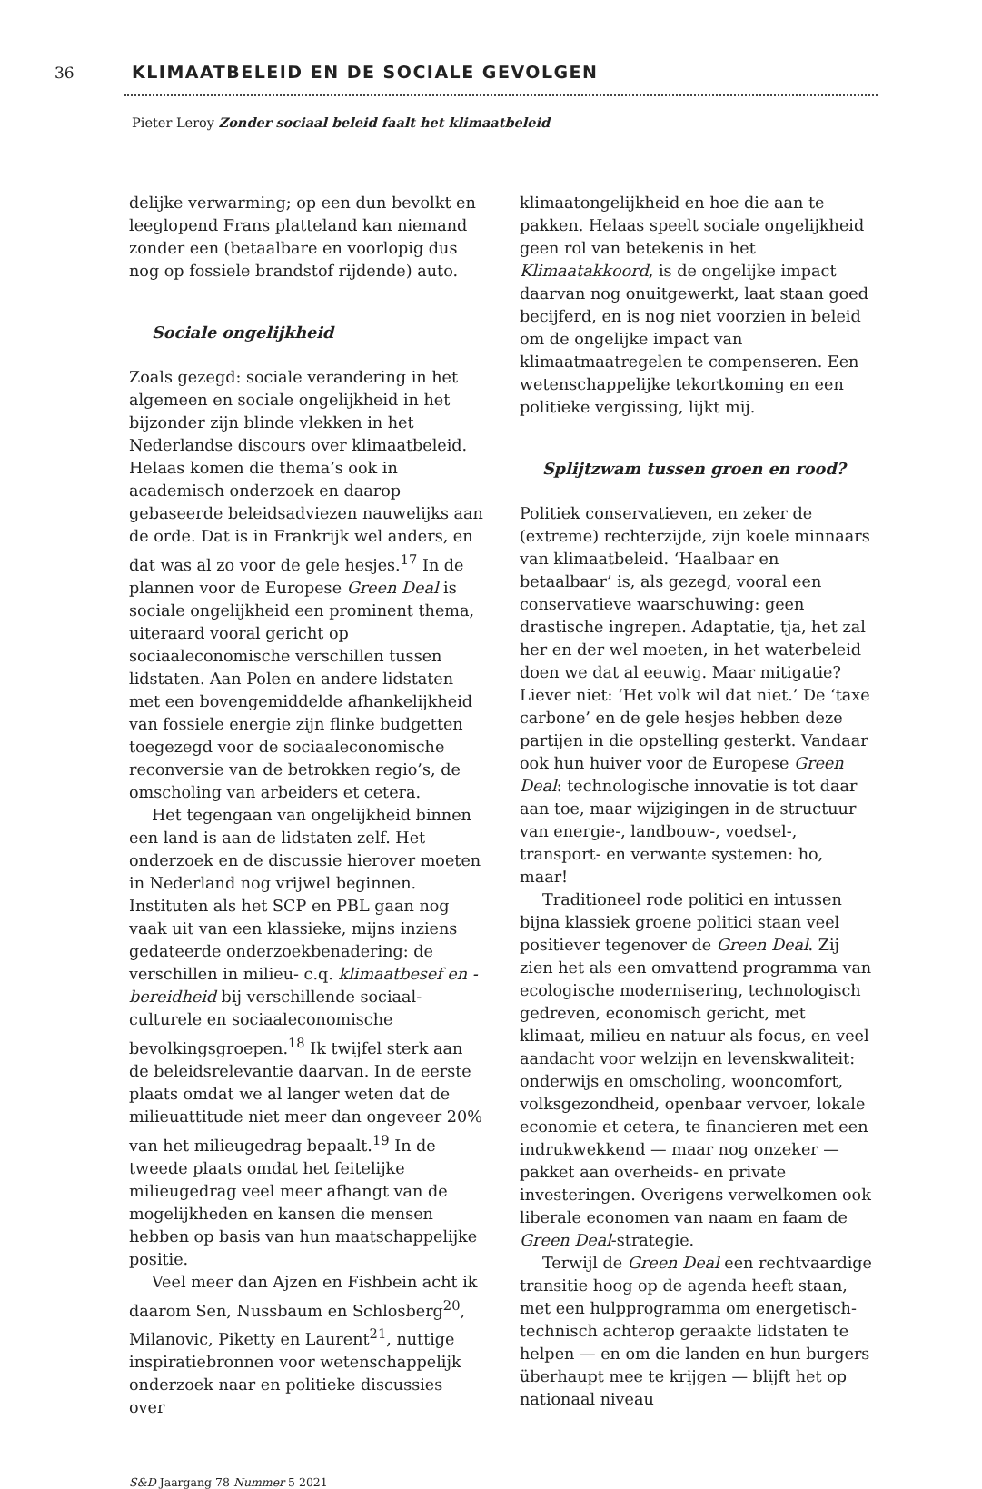36 KLIMAATBELEID EN DE SOCIALE GEVOLGEN
Pieter Leroy Zonder sociaal beleid faalt het klimaatbeleid
delijke verwarming; op een dun bevolkt en leeglopend Frans platteland kan niemand zonder een (betaalbare en voorlopig dus nog op fossiele brandstof rijdende) auto.
Sociale ongelijkheid
Zoals gezegd: sociale verandering in het algemeen en sociale ongelijkheid in het bijzonder zijn blinde vlekken in het Nederlandse discours over klimaatbeleid. Helaas komen die thema’s ook in academisch onderzoek en daarop gebaseerde beleidsadviezen nauwelijks aan de orde. Dat is in Frankrijk wel anders, en dat was al zo voor de gele hesjes.<sup>17</sup> In de plannen voor de Europese Green Deal is sociale ongelijkheid een prominent thema, uiteraard vooral gericht op sociaaleconomische verschillen tussen lidstaten. Aan Polen en andere lidstaten met een bovengemiddelde afhankelijkheid van fossiele energie zijn flinke budgetten toegezegd voor de sociaaleconomische reconversie van de betrokken regio’s, de omscholing van arbeiders et cetera.
Het tegengaan van ongelijkheid binnen een land is aan de lidstaten zelf. Het onderzoek en de discussie hierover moeten in Nederland nog vrijwel beginnen. Instituten als het SCP en PBL gaan nog vaak uit van een klassieke, mijns inziens gedateerde onderzoekbenadering: de verschillen in milieu- c.q. klimaatbesef en -bereidheid bij verschillende sociaal-culturele en sociaaleconomische bevolkingsgroepen.<sup>18</sup> Ik twijfel sterk aan de beleidsrelevantie daarvan. In de eerste plaats omdat we al langer weten dat de milieuattitude niet meer dan ongeveer 20% van het milieugedrag bepaalt.<sup>19</sup> In de tweede plaats omdat het feitelijke milieugedrag veel meer afhangt van de mogelijkheden en kansen die mensen hebben op basis van hun maatschappelijke positie.
Veel meer dan Ajzen en Fishbein acht ik daarom Sen, Nussbaum en Schlosberg<sup>20</sup>, Milanovic, Piketty en Laurent<sup>21</sup>, nuttige inspiratiebronnen voor wetenschappelijk onderzoek naar en politieke discussies over
klimaatongelijkheid en hoe die aan te pakken. Helaas speelt sociale ongelijkheid geen rol van betekenis in het Klimaatakkoord, is de ongelijke impact daarvan nog onuitgewerkt, laat staan goed becijferd, en is nog niet voorzien in beleid om de ongelijke impact van klimaatmaatregelen te compenseren. Een wetenschappelijke tekortkoming en een politieke vergissing, lijkt mij.
Splijtzwam tussen groen en rood?
Politiek conservatieven, en zeker de (extreme) rechterzijde, zijn koele minnaars van klimaatbeleid. ‘Haalbaar en betaalbaar’ is, als gezegd, vooral een conservatieve waarschuwing: geen drastische ingrepen. Adaptatie, tja, het zal her en der wel moeten, in het waterbeleid doen we dat al eeuwig. Maar mitigatie? Liever niet: ‘Het volk wil dat niet.’ De ‘taxe carbone’ en de gele hesjes hebben deze partijen in die opstelling gesterkt. Vandaar ook hun huiver voor de Europese Green Deal: technologische innovatie is tot daar aan toe, maar wijzigingen in de structuur van energie-, landbouw-, voedsel-, transport- en verwante systemen: ho, maar!
Traditioneel rode politici en intussen bijna klassiek groene politici staan veel positiever tegenover de Green Deal. Zij zien het als een omvattend programma van ecologische modernisering, technologisch gedreven, economisch gericht, met klimaat, milieu en natuur als focus, en veel aandacht voor welzijn en levenskwaliteit: onderwijs en omscholing, wooncomfort, volksgezondheid, openbaar vervoer, lokale economie et cetera, te financieren met een indrukwekkend — maar nog onzeker — pakket aan overheids- en private investeringen. Overigens verwelkomen ook liberale economen van naam en faam de Green Deal-strategie.
Terwijl de Green Deal een rechtvaardige transitie hoog op de agenda heeft staan, met een hulpprogramma om energetisch-technisch achterop geraakte lidstaten te helpen — en om die landen en hun burgers überhaupt mee te krijgen — blijft het op nationaal niveau
S&D Jaargang 78 Nummer 5 2021